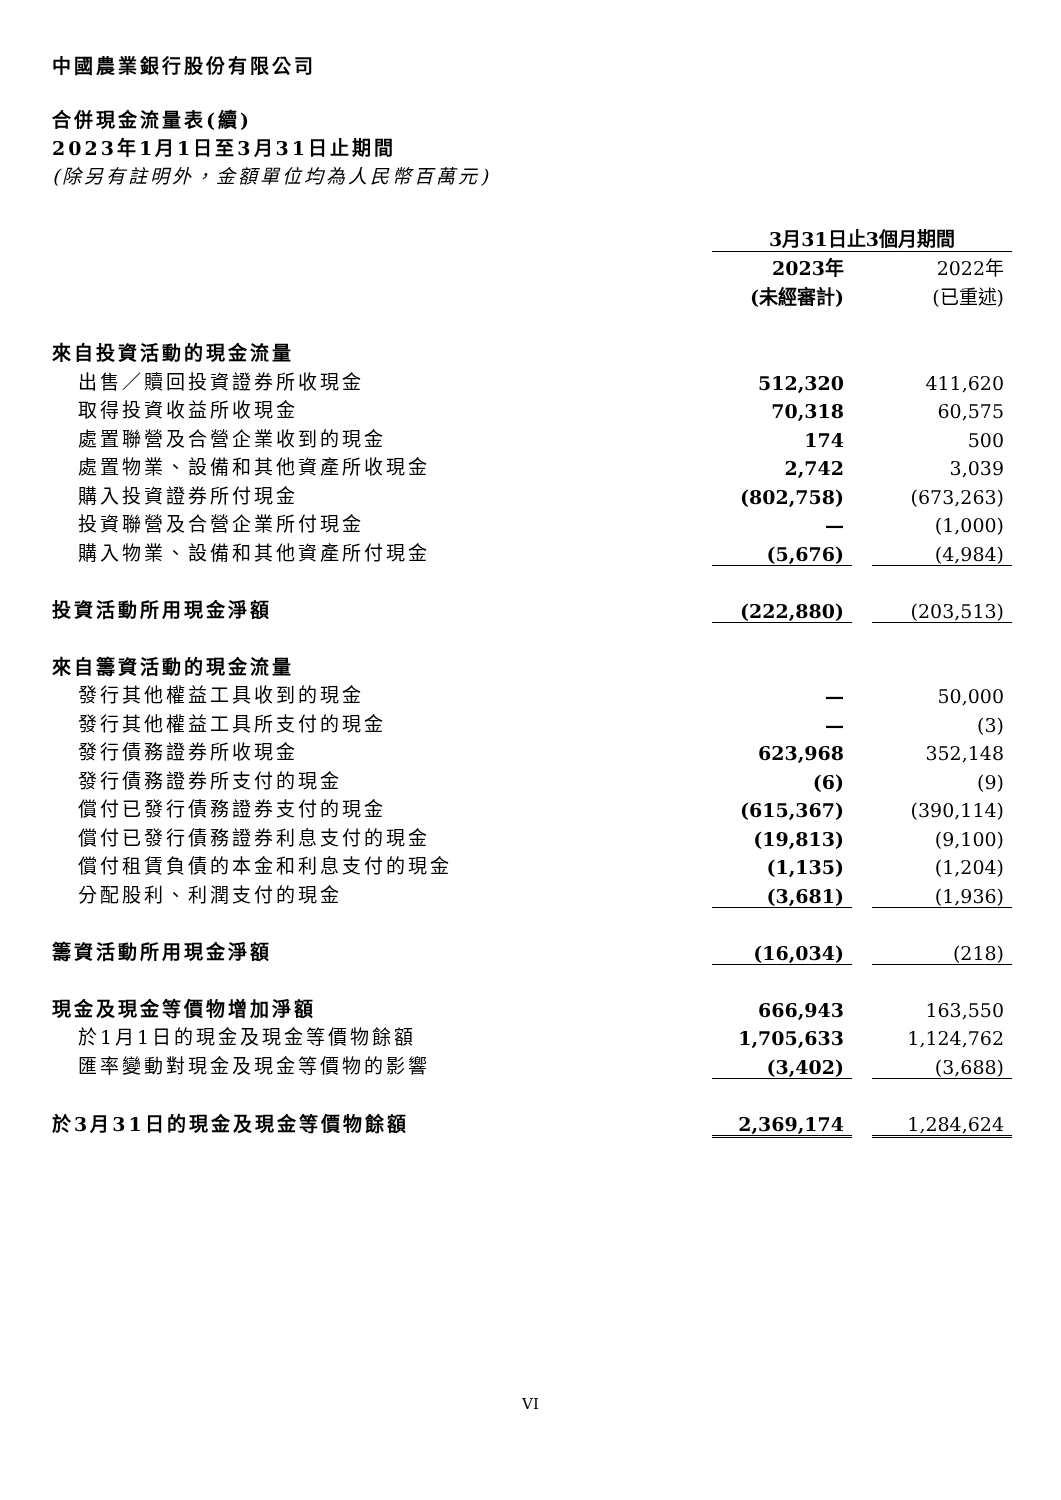中國農業銀行股份有限公司
合併現金流量表(續)
2023年1月1日至3月31日止期間
(除另有註明外，金額單位均為人民幣百萬元)
| | 3月31日止3個月期間 | | |
| | 2023年 | | 2022年 |
| | (未經審計) | | (已重述) |
| 來自投資活動的現金流量 | | | |
| 出售／贖回投資證券所收現金 | 512,320 | | 411,620 |
| 取得投資收益所收現金 | 70,318 | | 60,575 |
| 處置聯營及合營企業收到的現金 | 174 | | 500 |
| 處置物業、設備和其他資產所收現金 | 2,742 | | 3,039 |
| 購入投資證券所付現金 | (802,758) | | (673,263) |
| 投資聯營及合營企業所付現金 | — | | (1,000) |
| 購入物業、設備和其他資產所付現金 | (5,676) | | (4,984) |
| 投資活動所用現金淨額 | (222,880) | | (203,513) |
| 來自籌資活動的現金流量 | | | |
| 發行其他權益工具收到的現金 | — | | 50,000 |
| 發行其他權益工具所支付的現金 | — | | (3) |
| 發行債務證券所收現金 | 623,968 | | 352,148 |
| 發行債務證券所支付的現金 | (6) | | (9) |
| 償付已發行債務證券支付的現金 | (615,367) | | (390,114) |
| 償付已發行債務證券利息支付的現金 | (19,813) | | (9,100) |
| 償付租賃負債的本金和利息支付的現金 | (1,135) | | (1,204) |
| 分配股利、利潤支付的現金 | (3,681) | | (1,936) |
| 籌資活動所用現金淨額 | (16,034) | | (218) |
| 現金及現金等價物增加淨額 | 666,943 | | 163,550 |
| 於1月1日的現金及現金等價物餘額 | 1,705,633 | | 1,124,762 |
| 匯率變動對現金及現金等價物的影響 | (3,402) | | (3,688) |
| 於3月31日的現金及現金等價物餘額 | 2,369,174 | | 1,284,624 |
VI